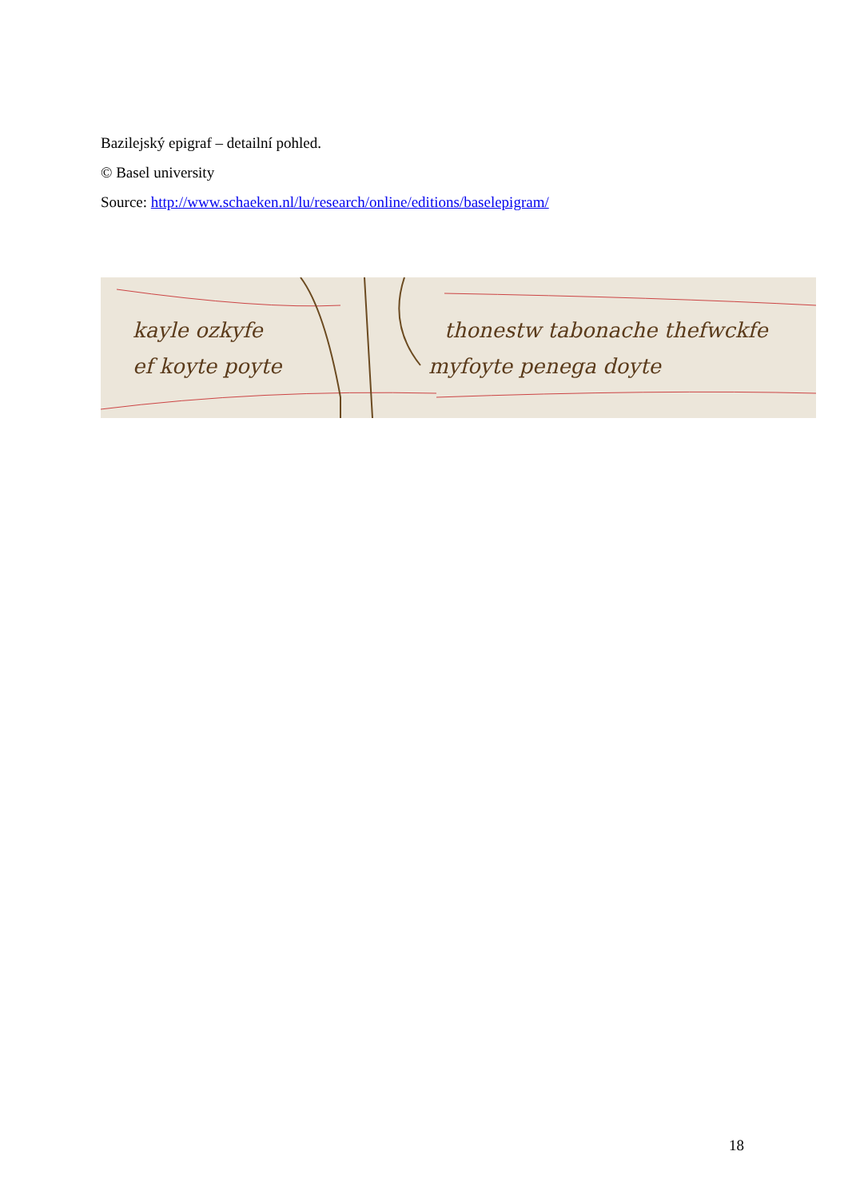Bazilejský epigraf – detailní pohled.
© Basel university
Source: http://www.schaeken.nl/lu/research/online/editions/baselepigram/
kayle ozkyfe
ef koyte poyte
thonestw tabonache thefwckfe
myfoyte penega doyte
18